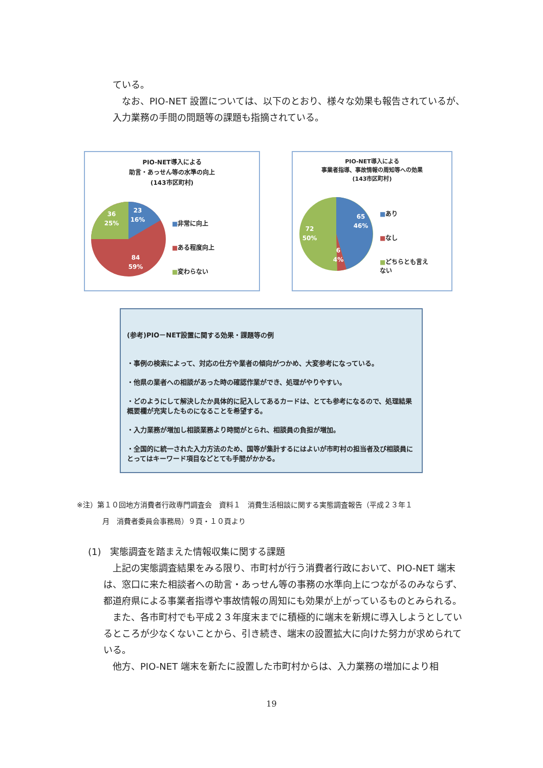ている。
 なお、PIO-NET 設置については、以下のとおり、様々な効果も報告されているが、入力業務の手間の問題等の課題も指摘されている。
PIO-NET導入による
助言・あっせん等の水準の向上
(143市区町村)
23
16%
36
25%
84
59%
■非常に向上
■ある程度向上
■変わらない
PIO-NET導入による
事業者指導、事故情報の周知等への効果
(143市区町村)
65
46%
72
50%
6
4%
■あり
■なし
■どちらとも言え
ない
(参考)PIO－NET設置に関する効果・課題等の例
・事例の検索によって、対応の仕方や業者の傾向がつかめ、大変参考になっている。
・他県の業者への相談があった時の確認作業ができ、処理がやりやすい。
・どのようにして解決したか具体的に記入してあるカードは、とても参考になるので、処理結果概要欄が充実したものになることを希望する。
・入力業務が増加し相談業務より時間がとられ、相談員の負担が増加。
・全国的に統一された入力方法のため、国等が集計するにはよいが市町村の担当者及び相談員にとってはキーワード項目などとても手間がかかる。
※注）第１０回地方消費者行政専門調査会　資料１　消費生活相談に関する実態調査報告（平成２３年１
月　消費者委員会事務局）９頁・１０頁より
(1)　実態調査を踏まえた情報収集に関する課題
 上記の実態調査結果をみる限り、市町村が行う消費者行政において、PIO-NET 端末は、窓口に来た相談者への助言・あっせん等の事務の水準向上につながるのみならず、都道府県による事業者指導や事故情報の周知にも効果が上がっているものとみられる。
 また、各市町村でも平成２３年度末までに積極的に端末を新規に導入しようとしているところが少なくないことから、引き続き、端末の設置拡大に向けた努力が求められている。
 他方、PIO-NET 端末を新たに設置した市町村からは、入力業務の増加により相
19